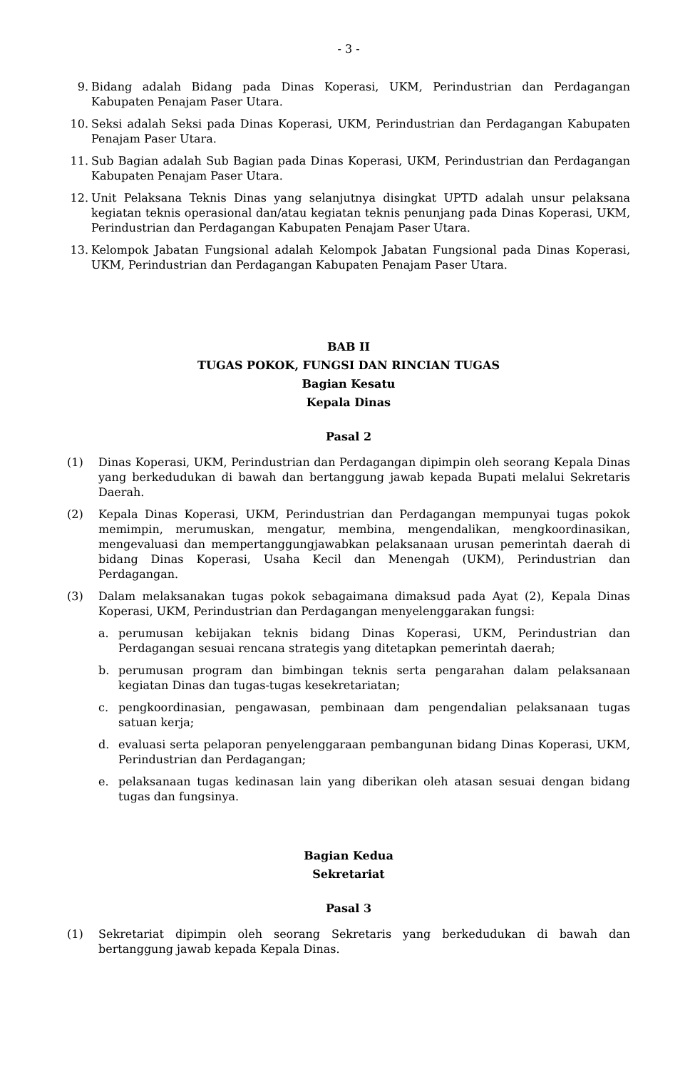- 3 -
9. Bidang adalah Bidang pada Dinas Koperasi, UKM, Perindustrian dan Perdagangan Kabupaten Penajam Paser Utara.
10. Seksi adalah Seksi pada Dinas Koperasi, UKM, Perindustrian dan Perdagangan Kabupaten Penajam Paser Utara.
11. Sub Bagian adalah Sub Bagian pada Dinas Koperasi, UKM, Perindustrian dan Perdagangan Kabupaten Penajam Paser Utara.
12. Unit Pelaksana Teknis Dinas yang selanjutnya disingkat UPTD adalah unsur pelaksana kegiatan teknis operasional dan/atau kegiatan teknis penunjang pada Dinas Koperasi, UKM, Perindustrian dan Perdagangan Kabupaten Penajam Paser Utara.
13. Kelompok Jabatan Fungsional adalah Kelompok Jabatan Fungsional pada Dinas Koperasi, UKM, Perindustrian dan Perdagangan Kabupaten Penajam Paser Utara.
BAB II
TUGAS POKOK, FUNGSI DAN RINCIAN TUGAS
Bagian Kesatu
Kepala Dinas
Pasal 2
(1) Dinas Koperasi, UKM, Perindustrian dan Perdagangan dipimpin oleh seorang Kepala Dinas yang berkedudukan di bawah dan bertanggung jawab kepada Bupati melalui Sekretaris Daerah.
(2) Kepala Dinas Koperasi, UKM, Perindustrian dan Perdagangan mempunyai tugas pokok memimpin, merumuskan, mengatur, membina, mengendalikan, mengkoordinasikan, mengevaluasi dan mempertanggungjawabkan pelaksanaan urusan pemerintah daerah di bidang Dinas Koperasi, Usaha Kecil dan Menengah (UKM), Perindustrian dan Perdagangan.
(3) Dalam melaksanakan tugas pokok sebagaimana dimaksud pada Ayat (2), Kepala Dinas Koperasi, UKM, Perindustrian dan Perdagangan menyelenggarakan fungsi:
a. perumusan kebijakan teknis bidang Dinas Koperasi, UKM, Perindustrian dan Perdagangan sesuai rencana strategis yang ditetapkan pemerintah daerah;
b. perumusan program dan bimbingan teknis serta pengarahan dalam pelaksanaan kegiatan Dinas dan tugas-tugas kesekretariatan;
c. pengkoordinasian, pengawasan, pembinaan dam pengendalian pelaksanaan tugas satuan kerja;
d. evaluasi serta pelaporan penyelenggaraan pembangunan bidang Dinas Koperasi, UKM, Perindustrian dan Perdagangan;
e. pelaksanaan tugas kedinasan lain yang diberikan oleh atasan sesuai dengan bidang tugas dan fungsinya.
Bagian Kedua
Sekretariat
Pasal 3
(1) Sekretariat dipimpin oleh seorang Sekretaris yang berkedudukan di bawah dan bertanggung jawab kepada Kepala Dinas.